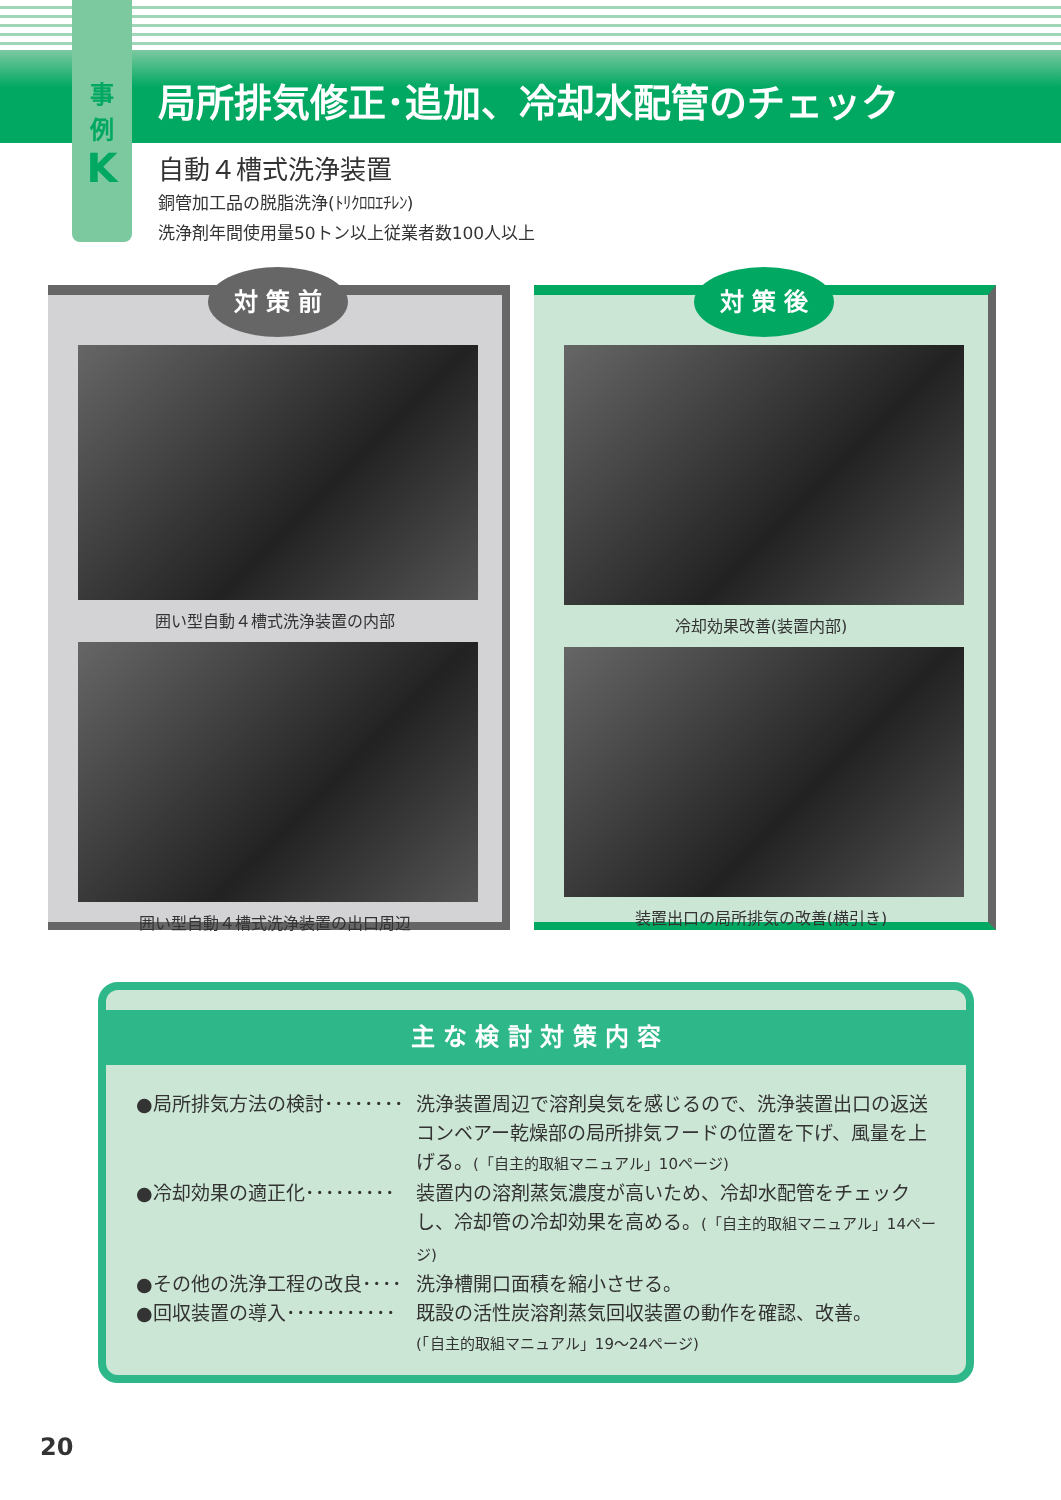事
例
K
局所排気修正･追加、冷却水配管のチェック
自動４槽式洗浄装置
銅管加工品の脱脂洗浄(ﾄﾘｸﾛﾛｴﾁﾚﾝ)
洗浄剤年間使用量50トン以上従業者数100人以上
対 策 前
囲い型自動４槽式洗浄装置の内部
囲い型自動４槽式洗浄装置の出口周辺
対 策 後
冷却効果改善(装置内部)
装置出口の局所排気の改善(横引き)
主 な 検 討 対 策 内 容
●局所排気方法の検討････････ 洗浄装置周辺で溶剤臭気を感じるので、洗浄装置出口の返送コンベアー乾燥部の局所排気フードの位置を下げ、風量を上げる。(「自主的取組マニュアル」10ページ)
●冷却効果の適正化･････････ 装置内の溶剤蒸気濃度が高いため、冷却水配管をチェックし、冷却管の冷却効果を高める。(「自主的取組マニュアル」14ページ)
●その他の洗浄工程の改良････ 洗浄槽開口面積を縮小させる。
●回収装置の導入･･･････････ 既設の活性炭溶剤蒸気回収装置の動作を確認、改善。
(「自主的取組マニュアル」19～24ページ)
20